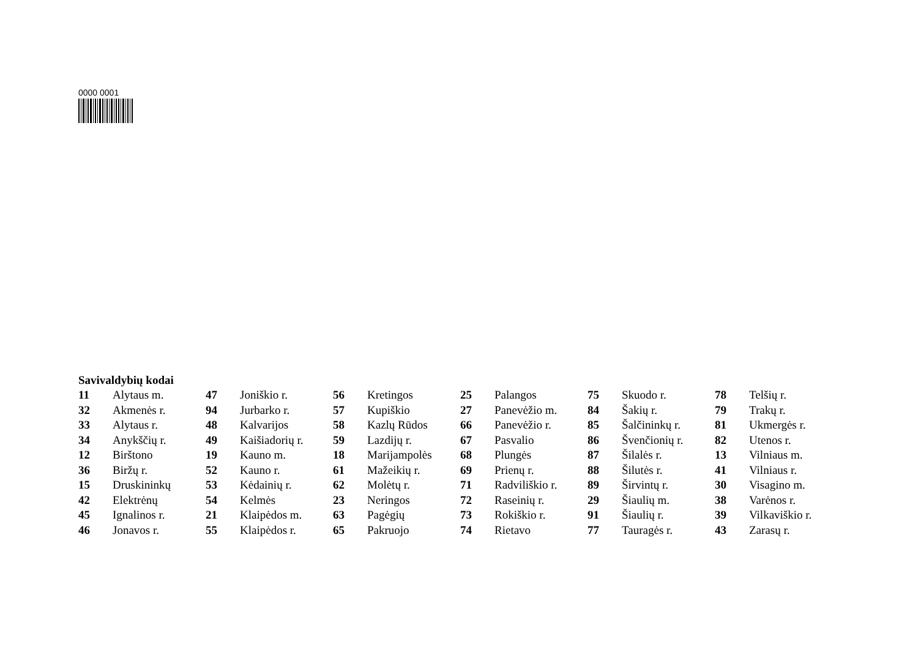0000 0001
Savivaldybių kodai
| 11 | Alytaus m. | 47 | Joniškio r. | 56 | Kretingos | 25 | Palangos | 75 | Skuodo r. | 78 | Telšių r. |
| 32 | Akmenės r. | 94 | Jurbarko r. | 57 | Kupiškio | 27 | Panevėžio m. | 84 | Šakių r. | 79 | Trakų r. |
| 33 | Alytaus r. | 48 | Kalvarijos | 58 | Kazlų Rūdos | 66 | Panevėžio r. | 85 | Šalčininkų r. | 81 | Ukmergės r. |
| 34 | Anykščių r. | 49 | Kaišiadorių r. | 59 | Lazdijų r. | 67 | Pasvalio | 86 | Švenčionių r. | 82 | Utenos r. |
| 12 | Birštono | 19 | Kauno m. | 18 | Marijampolės | 68 | Plungės | 87 | Šilalės r. | 13 | Vilniaus m. |
| 36 | Biržų r. | 52 | Kauno r. | 61 | Mažeikių r. | 69 | Prienų r. | 88 | Šilutės r. | 41 | Vilniaus r. |
| 15 | Druskininkų | 53 | Kėdainių r. | 62 | Molėtų r. | 71 | Radviliškio r. | 89 | Širvintų r. | 30 | Visagino m. |
| 42 | Elektrėnų | 54 | Kelmės | 23 | Neringos | 72 | Raseinių r. | 29 | Šiaulių m. | 38 | Varėnos r. |
| 45 | Ignalinos r. | 21 | Klaipėdos m. | 63 | Pagėgių | 73 | Rokiškio r. | 91 | Šiaulių r. | 39 | Vilkaviškio r. |
| 46 | Jonavos r. | 55 | Klaipėdos r. | 65 | Pakruojo | 74 | Rietavo | 77 | Tauragės r. | 43 | Zarasų r. |